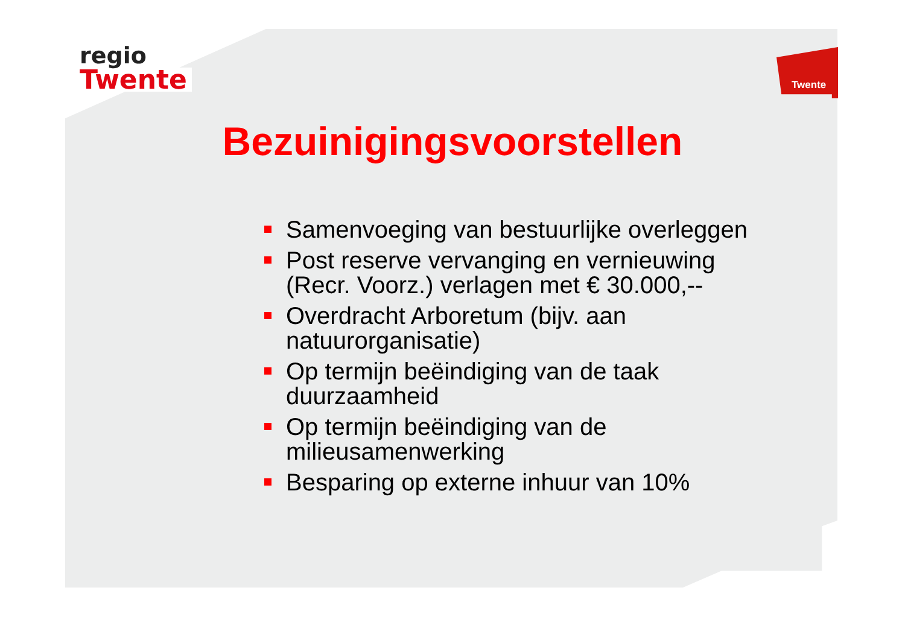regio
Twente
Twente
Bezuinigingsvoorstellen
Samenvoeging van bestuurlijke overleggen
Post reserve vervanging en vernieuwing (Recr. Voorz.) verlagen met € 30.000,--
Overdracht Arboretum (bijv. aan natuurorganisatie)
Op termijn beëindiging van de taak duurzaamheid
Op termijn beëindiging van de milieusamenwerking
Besparing op externe inhuur van 10%